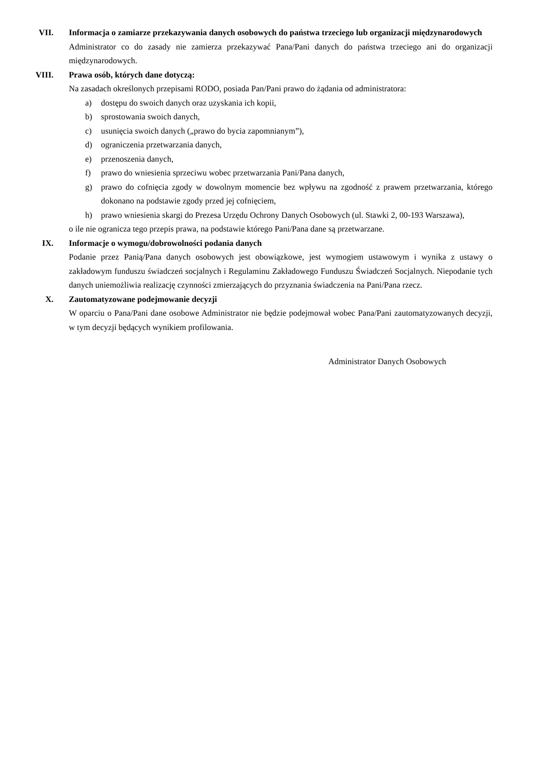VII. Informacja o zamiarze przekazywania danych osobowych do państwa trzeciego lub organizacji międzynarodowych
Administrator co do zasady nie zamierza przekazywać Pana/Pani danych do państwa trzeciego ani do organizacji międzynarodowych.
VIII. Prawa osób, których dane dotyczą:
Na zasadach określonych przepisami RODO, posiada Pan/Pani prawo do żądania od administratora:
a) dostępu do swoich danych oraz uzyskania ich kopii,
b) sprostowania swoich danych,
c) usunięcia swoich danych („prawo do bycia zapomnianym”),
d) ograniczenia przetwarzania danych,
e) przenoszenia danych,
f) prawo do wniesienia sprzeciwu wobec przetwarzania Pani/Pana danych,
g) prawo do cofnięcia zgody w dowolnym momencie bez wpływu na zgodność z prawem przetwarzania, którego dokonano na podstawie zgody przed jej cofnięciem,
h) prawo wniesienia skargi do Prezesa Urzędu Ochrony Danych Osobowych (ul. Stawki 2, 00-193 Warszawa),
o ile nie ogranicza tego przepis prawa, na podstawie którego Pani/Pana dane są przetwarzane.
IX. Informacje o wymogu/dobrowolności podania danych
Podanie przez Panią/Pana danych osobowych jest obowiązkowe, jest wymogiem ustawowym i wynika z ustawy o zakładowym funduszu świadczeń socjalnych i Regulaminu Zakładowego Funduszu Świadczeń Socjalnych. Niepodanie tych danych uniemożliwia realizację czynności zmierzających do przyznania świadczenia na Pani/Pana rzecz.
X. Zautomatyzowane podejmowanie decyzji
W oparciu o Pana/Pani dane osobowe Administrator nie będzie podejmował wobec Pana/Pani zautomatyzowanych decyzji, w tym decyzji będących wynikiem profilowania.
Administrator Danych Osobowych